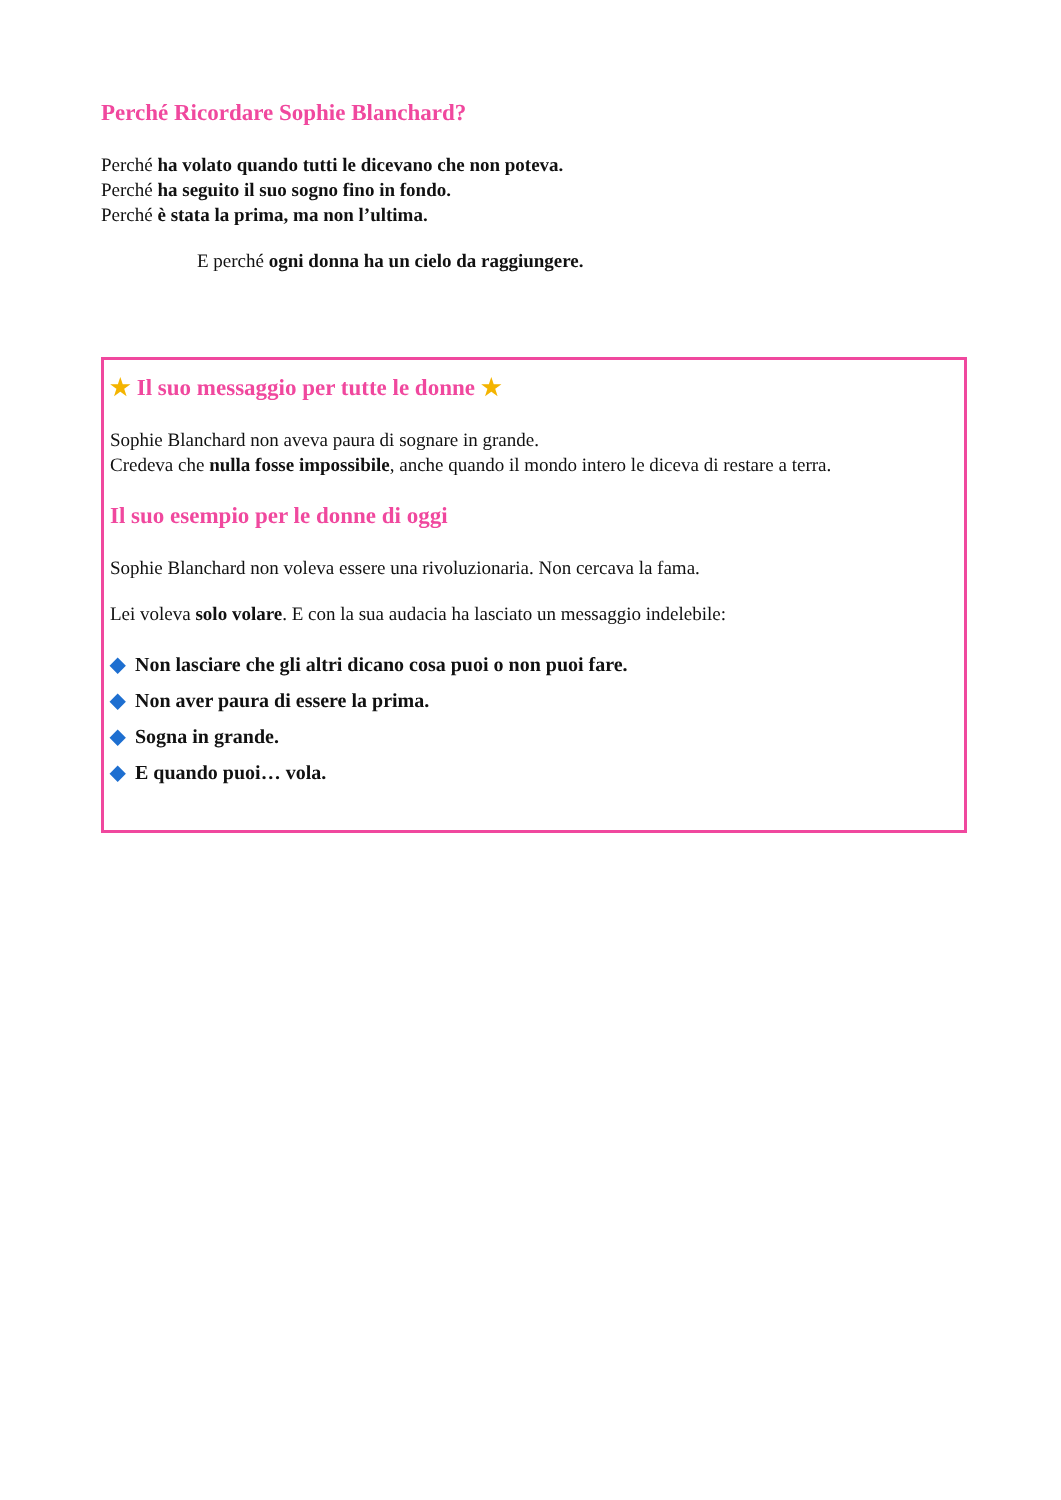Perché Ricordare Sophie Blanchard?
Perché ha volato quando tutti le dicevano che non poteva.
Perché ha seguito il suo sogno fino in fondo.
Perché è stata la prima, ma non l’ultima.
E perché ogni donna ha un cielo da raggiungere.
★ Il suo messaggio per tutte le donne ★
Sophie Blanchard non aveva paura di sognare in grande.
Credeva che nulla fosse impossibile, anche quando il mondo intero le diceva di restare a terra.
Il suo esempio per le donne di oggi
Sophie Blanchard non voleva essere una rivoluzionaria. Non cercava la fama.
Lei voleva solo volare. E con la sua audacia ha lasciato un messaggio indelebile:
◆ Non lasciare che gli altri dicano cosa puoi o non puoi fare.
◆ Non aver paura di essere la prima.
◆ Sogna in grande.
◆ E quando puoi… vola.